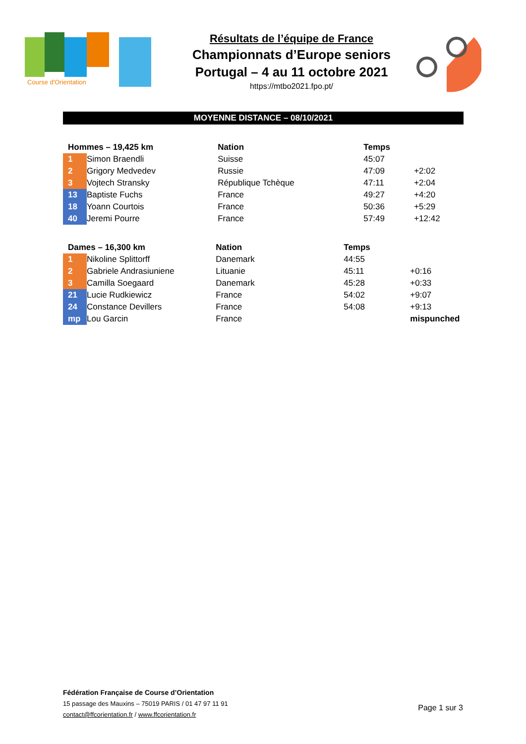Course d'Orientation
Résultats de l’équipe de France
Championnats d’Europe seniors
Portugal – 4 au 11 octobre 2021
https://mtbo2021.fpo.pt/
MOYENNE DISTANCE – 08/10/2021
| Hommes – 19,425 km | | Nation | Temps | |
| --- | --- | --- | --- | --- |
| 1 | Simon Braendli | Suisse | 45:07 | |
| 2 | Grigory Medvedev | Russie | 47:09 | +2:02 |
| 3 | Vojtech Stransky | République Tchèque | 47:11 | +2:04 |
| 13 | Baptiste Fuchs | France | 49:27 | +4:20 |
| 18 | Yoann Courtois | France | 50:36 | +5:29 |
| 40 | Jeremi Pourre | France | 57:49 | +12:42 |
| Dames – 16,300 km | | Nation | Temps | |
| --- | --- | --- | --- | --- |
| 1 | Nikoline Splittorff | Danemark | 44:55 | |
| 2 | Gabriele Andrasiuniene | Lituanie | 45:11 | +0:16 |
| 3 | Camilla Soegaard | Danemark | 45:28 | +0:33 |
| 21 | Lucie Rudkiewicz | France | 54:02 | +9:07 |
| 24 | Constance Devillers | France | 54:08 | +9:13 |
| mp | Lou Garcin | France | | mispunched |
Fédération Française de Course d’Orientation
15 passage des Mauxins – 75019 PARIS / 01 47 97 11 91
contact@ffcorientation.fr / www.ffcorientation.fr
Page 1 sur 3